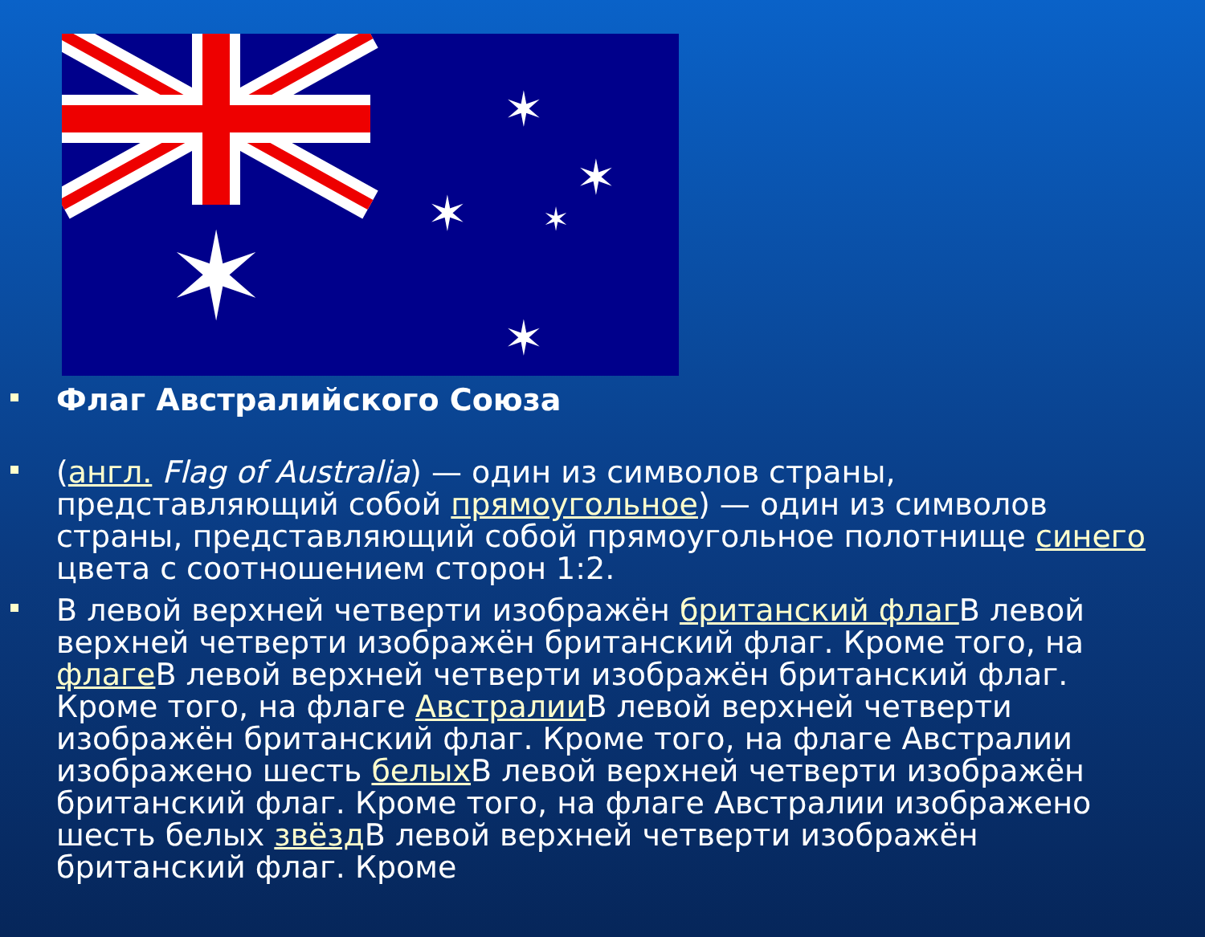✶
✶
✶
✶
✶
✶
Флаг Австралийского Союза
(англ. Flag of Australia) — один из символов страны, представляющий собой прямоугольное) — один из символов страны, представляющий собой прямоугольное полотнище синего цвета с соотношением сторон 1:2.
В левой верхней четверти изображён британский флаг В левой верхней четверти изображён британский флаг. Кроме того, на флаге В левой верхней четверти изображён британский флаг. Кроме того, на флаге Австралии В левой верхней четверти изображён британский флаг. Кроме того, на флаге Австралии изображено шесть белых В левой верхней четверти изображён британский флаг. Кроме того, на флаге Австралии изображено шесть белых звёзд В левой верхней четверти изображён британский флаг. Кроме